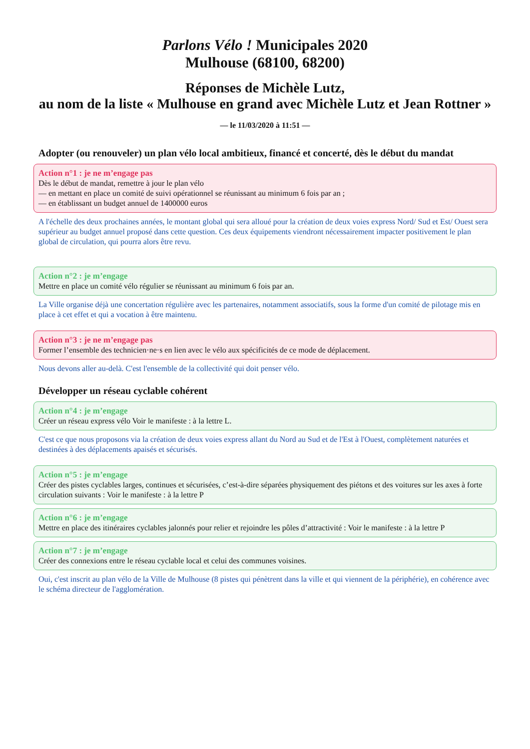Parlons Vélo ! Municipales 2020
Mulhouse (68100, 68200)
Réponses de Michèle Lutz,
au nom de la liste « Mulhouse en grand avec Michèle Lutz et Jean Rottner »
— le 11/03/2020 à 11:51 —
Adopter (ou renouveler) un plan vélo local ambitieux, financé et concerté, dès le début du mandat
Action n°1 : je ne m’engage pas
Dès le début de mandat, remettre à jour le plan vélo
— en mettant en place un comité de suivi opérationnel se réunissant au minimum 6 fois par an ;
— en établissant un budget annuel de 1400000 euros
A l'échelle des deux prochaines années, le montant global qui sera alloué pour la création de deux voies express Nord/ Sud et Est/ Ouest sera supérieur au budget annuel proposé dans cette question. Ces deux équipements viendront nécessairement impacter positivement le plan global de circulation, qui pourra alors être revu.
Action n°2 : je m’engage
Mettre en place un comité vélo régulier se réunissant au minimum 6 fois par an.
La Ville organise déjà une concertation régulière avec les partenaires, notamment associatifs, sous la forme d'un comité de pilotage mis en place à cet effet et qui a vocation à être maintenu.
Action n°3 : je ne m’engage pas
Former l’ensemble des technicien·ne·s en lien avec le vélo aux spécificités de ce mode de déplacement.
Nous devons aller au-delà. C'est l'ensemble de la collectivité qui doit penser vélo.
Développer un réseau cyclable cohérent
Action n°4 : je m’engage
Créer un réseau express vélo Voir le manifeste : à la lettre L.
C'est ce que nous proposons via la création de deux voies express allant du Nord au Sud et de l'Est à l'Ouest, complètement naturées et destinées à des déplacements apaisés et sécurisés.
Action n°5 : je m’engage
Créer des pistes cyclables larges, continues et sécurisées, c’est-à-dire séparées physiquement des piétons et des voitures sur les axes à forte circulation suivants : Voir le manifeste : à la lettre P
Action n°6 : je m’engage
Mettre en place des itinéraires cyclables jalonnés pour relier et rejoindre les pôles d’attractivité : Voir le manifeste : à la lettre P
Action n°7 : je m’engage
Créer des connexions entre le réseau cyclable local et celui des communes voisines.
Oui, c'est inscrit au plan vélo de la Ville de Mulhouse (8 pistes qui pénètrent dans la ville et qui viennent de la périphérie), en cohérence avec le schéma directeur de l'agglomération.